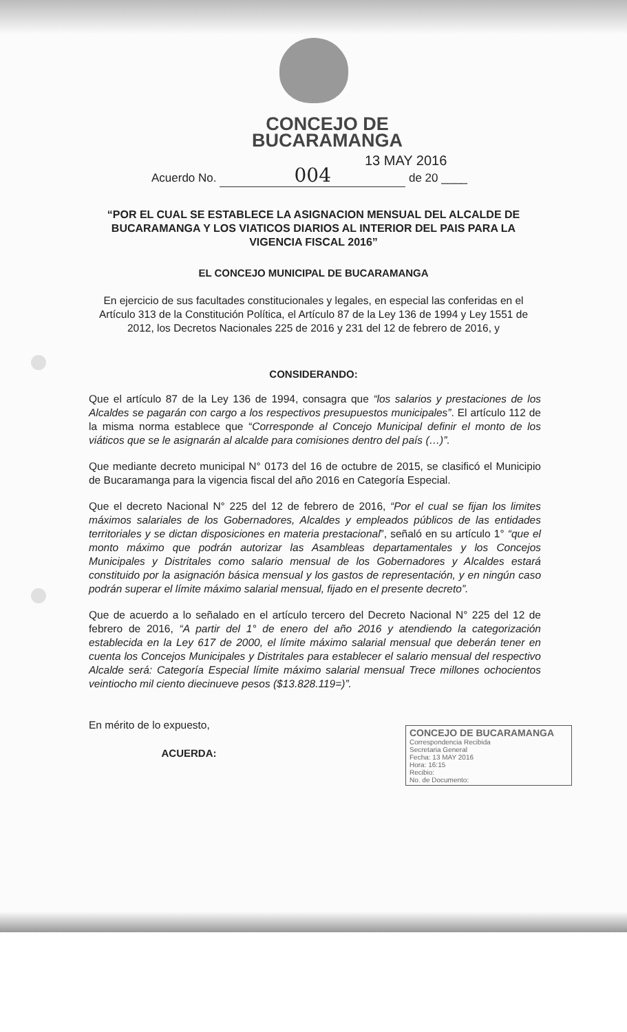CONCEJO DE
BUCARAMANGA
Acuerdo No. 004 de 20 ____
13 MAY 2016
“POR EL CUAL SE ESTABLECE LA ASIGNACION MENSUAL DEL ALCALDE DE BUCARAMANGA Y LOS VIATICOS DIARIOS AL INTERIOR DEL PAIS PARA LA VIGENCIA FISCAL 2016”
EL CONCEJO MUNICIPAL DE BUCARAMANGA
En ejercicio de sus facultades constitucionales y legales, en especial las conferidas en el Artículo 313 de la Constitución Política, el Artículo 87 de la Ley 136 de 1994 y Ley 1551 de 2012, los Decretos Nacionales 225 de 2016 y 231 del 12 de febrero de 2016, y
CONSIDERANDO:
Que el artículo 87 de la Ley 136 de 1994, consagra que “los salarios y prestaciones de los Alcaldes se pagarán con cargo a los respectivos presupuestos municipales”. El artículo 112 de la misma norma establece que “Corresponde al Concejo Municipal definir el monto de los viáticos que se le asignarán al alcalde para comisiones dentro del país (…)”.
Que mediante decreto municipal N° 0173 del 16 de octubre de 2015, se clasificó el Municipio de Bucaramanga para la vigencia fiscal del año 2016 en Categoría Especial.
Que el decreto Nacional N° 225 del 12 de febrero de 2016, “Por el cual se fijan los limites máximos salariales de los Gobernadores, Alcaldes y empleados públicos de las entidades territoriales y se dictan disposiciones en materia prestacional”, señaló en su artículo 1° “que el monto máximo que podrán autorizar las Asambleas departamentales y los Concejos Municipales y Distritales como salario mensual de los Gobernadores y Alcaldes estará constituido por la asignación básica mensual y los gastos de representación, y en ningún caso podrán superar el límite máximo salarial mensual, fijado en el presente decreto”.
Que de acuerdo a lo señalado en el artículo tercero del Decreto Nacional N° 225 del 12 de febrero de 2016, “A partir del 1° de enero del año 2016 y atendiendo la categorización establecida en la Ley 617 de 2000, el límite máximo salarial mensual que deberán tener en cuenta los Concejos Municipales y Distritales para establecer el salario mensual del respectivo Alcalde será: Categoría Especial límite máximo salarial mensual Trece millones ochocientos veintiocho mil ciento diecinueve pesos ($13.828.119=)”.
En mérito de lo expuesto,
CONCEJO DE BUCARAMANGA
Correspondencia Recibida
Secretaria General
Fecha: 13 MAY 2016
Hora: 16:15
Recibio:
No. de Documento:
ACUERDA: